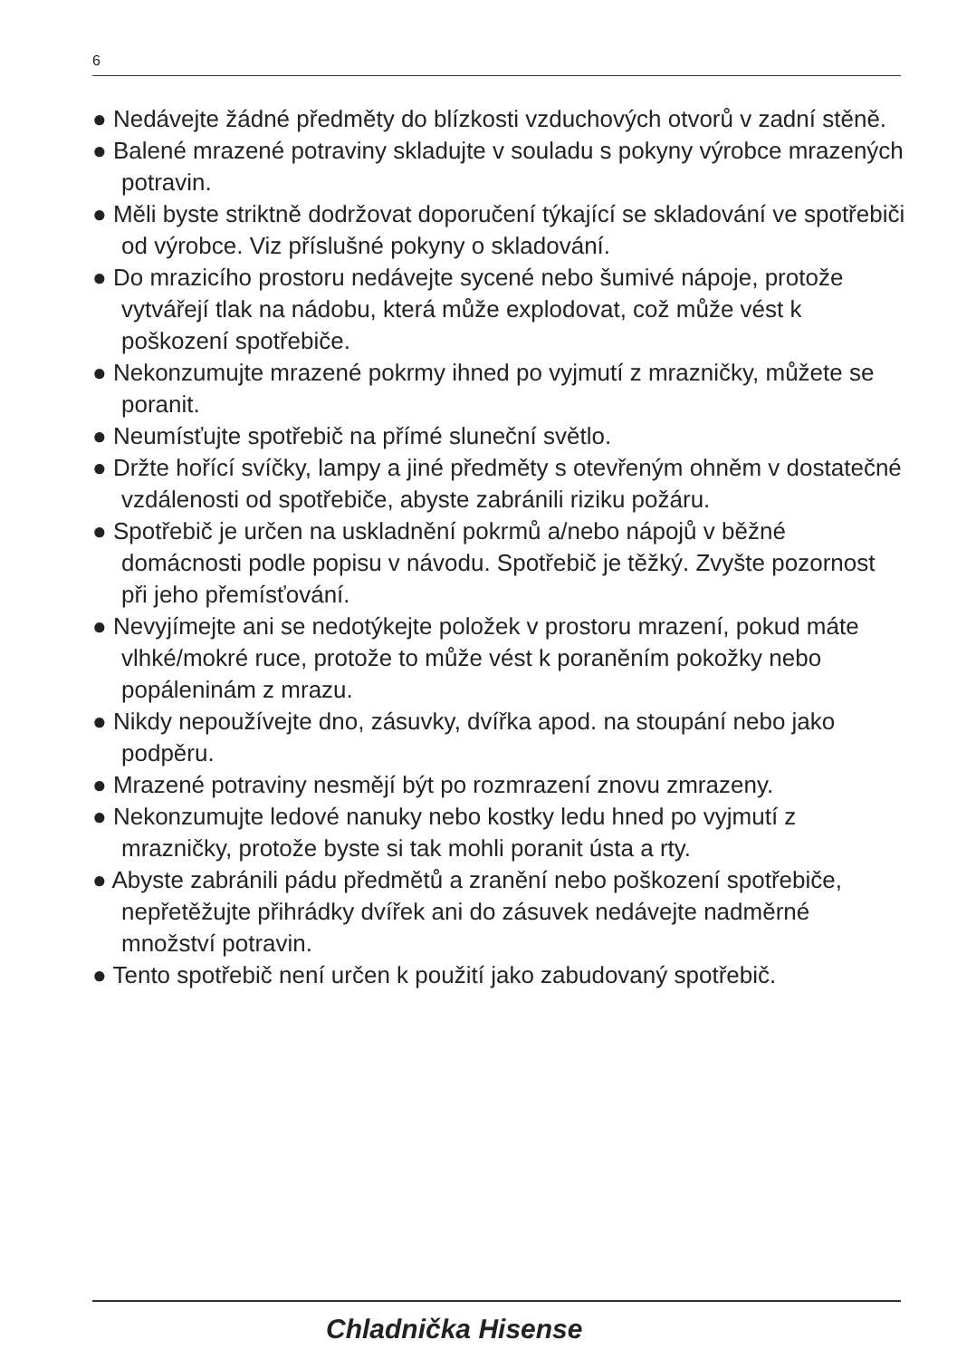6
● Nedávejte žádné předměty do blízkosti vzduchových otvorů v zadní stěně.
● Balené mrazené potraviny skladujte v souladu s pokyny výrobce mrazených potravin.
● Měli byste striktně dodržovat doporučení týkající se skladování ve spotřebiči od výrobce. Viz příslušné pokyny o skladování.
● Do mrazicího prostoru nedávejte sycené nebo šumivé nápoje, protože vytvářejí tlak na nádobu, která může explodovat, což může vést k poškození spotřebiče.
● Nekonzumujte mrazené pokrmy ihned po vyjmutí z mrazničky, můžete se poranit.
● Neumísťujte spotřebič na přímé sluneční světlo.
● Držte hořící svíčky, lampy a jiné předměty s otevřeným ohněm v dostatečné vzdálenosti od spotřebiče, abyste zabránili riziku požáru.
● Spotřebič je určen na uskladnění pokrmů a/nebo nápojů v běžné domácnosti podle popisu v návodu. Spotřebič je těžký. Zvyšte pozornost při jeho přemísťování.
● Nevyjímejte ani se nedotýkejte položek v prostoru mrazení, pokud máte vlhké/mokré ruce, protože to může vést k poraněním pokožky nebo popáleninám z mrazu.
● Nikdy nepoužívejte dno, zásuvky, dvířka apod. na stoupání nebo jako podpěru.
● Mrazené potraviny nesmějí být po rozmrazení znovu zmrazeny.
● Nekonzumujte ledové nanuky nebo kostky ledu hned po vyjmutí z mrazničky, protože byste si tak mohli poranit ústa a rty.
● Abyste zabránili pádu předmětů a zranění nebo poškození spotřebiče, nepřetěžujte přihrádky dvířek ani do zásuvek nedávejte nadměrné množství potravin.
● Tento spotřebič není určen k použití jako zabudovaný spotřebič.
Chladnička Hisense